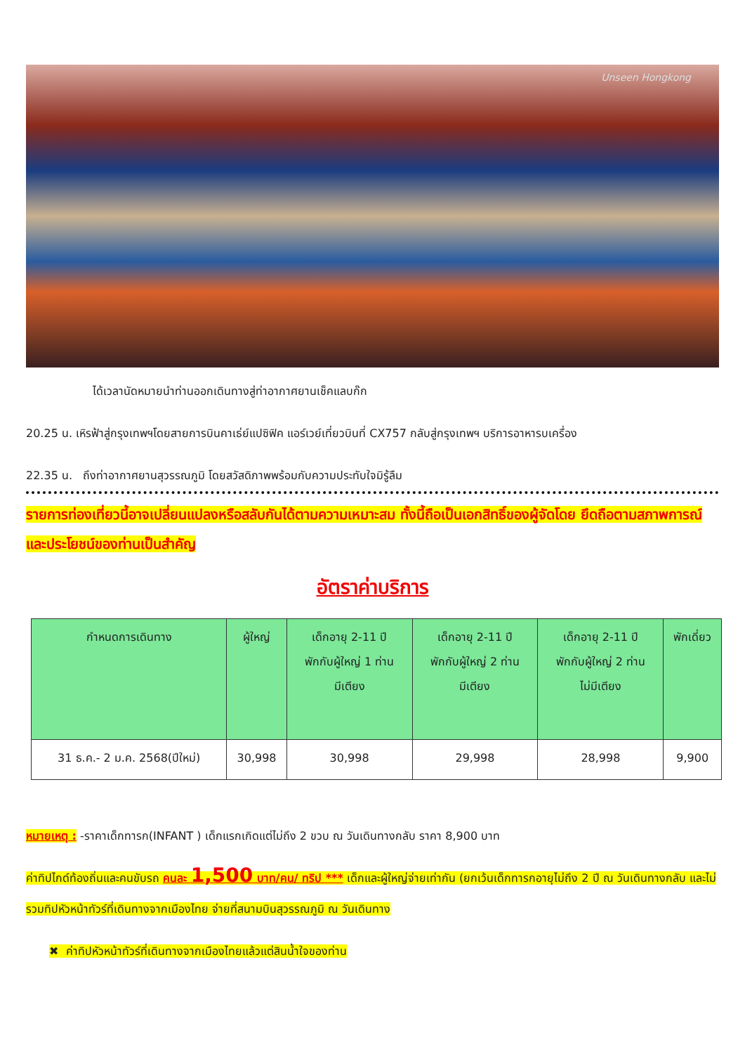Unseen Hongkong
ได้เวลานัดหมายนำท่านออกเดินทางสู่ท่าอากาศยานเช็คแลบก๊ก
20.25 น. เหิรฟ้าสู่กรุงเทพฯโดยสายการบินคาเธ่ย์แปซิฟิค แอร์เวย์เที่ยวบินที่ CX757 กลับสู่กรุงเทพฯ บริการอาหารบเครื่อง
22.35 น. ถึงท่าอากาศยานสุวรรณภูมิ โดยสวัสดิภาพพร้อมกับความประทับใจมิรู้ลืม
รายการท่องเที่ยวนี้อาจเปลี่ยนแปลงหรือสลับกันได้ตามความเหมาะสม ทั้งนี้ถือเป็นเอกสิทธิ์ของผู้จัดโดย ยึดถือตามสภาพการณ์และประโยชน์ของท่านเป็นสำคัญ
อัตราค่าบริการ
| กำหนดการเดินทาง | ผู้ใหญ่ | เด็กอายุ 2-11 ปี พักกับผู้ใหญ่ 1 ท่าน มีเตียง | เด็กอายุ 2-11 ปี พักกับผู้ใหญ่ 2 ท่าน มีเตียง | เด็กอายุ 2-11 ปี พักกับผู้ใหญ่ 2 ท่าน ไม่มีเตียง | พักเดี่ยว |
| --- | --- | --- | --- | --- | --- |
| 31 ธ.ค.- 2 ม.ค. 2568(ปีใหม่) | 30,998 | 30,998 | 29,998 | 28,998 | 9,900 |
หมายเหตุ : -ราคาเด็กทารก(INFANT ) เด็กแรกเกิดแต่ไม่ถึง 2 ขวบ ณ วันเดินทางกลับ ราคา 8,900 บาท
ค่าทิปไกด์ท้องถิ่นและคนขับรถ คนละ 1,500 บาท/คน/ ทริป *** เด็กและผู้ใหญ่จ่ายเท่ากัน (ยกเว้นเด็กทารกอายุไม่ถึง 2 ปี ณ วันเดินทางกลับ และไม่รวมทิปหัวหน้าทัวร์ที่เดินทางจากเมืองไทย จ่ายที่สนามบินสุวรรณภูมิ ณ วันเดินทาง
✖ ค่าทิปหัวหน้าทัวร์ที่เดินทางจากเมืองไทยแล้วแต่สินน้ำใจของท่าน